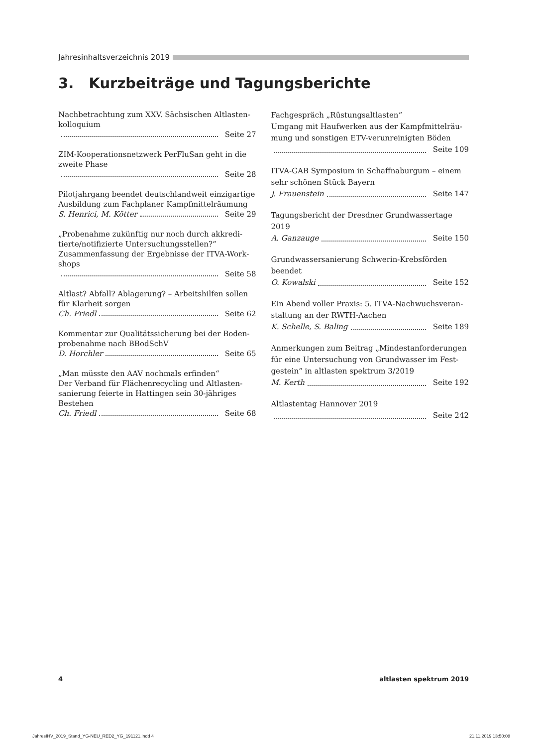Jahresinhaltsverzeichnis 2019
3. Kurzbeiträge und Tagungsberichte
Nachbetrachtung zum XXV. Sächsischen Altlasten­kolloquium
Seite 27
ZIM-Kooperationsnetzwerk PerFluSan geht in die zweite Phase
Seite 28
Pilotjahrgang beendet deutschlandweit einzigartige Ausbildung zum Fachplaner Kampfmittel­räumung
S. Henrici, M. Kötter Seite 29
„Probenahme zukünftig nur noch durch akkredi­tierte/notifizierte Untersuchungsstellen?“ Zusammenfassung der Ergebnisse der ITVA-Work­shops
Seite 58
Altlast? Abfall? Ablagerung? – Arbeitshilfen sollen für Klarheit sorgen
Ch. Friedl Seite 62
Kommentar zur Qualitätssicherung bei der Boden­probenahme nach BBodSchV
D. Horchler Seite 65
„Man müsste den AAV nochmals erfinden“
Der Verband für Flächenrecycling und Altlasten­sanierung feierte in Hattingen sein 30-jähriges Bestehen
Ch. Friedl Seite 68
Fachgespräch „Rüstungsaltlasten“
Umgang mit Haufwerken aus der Kampfmittelräu­mung und sonstigen ETV-verunreinigten Böden
Seite 109
ITVA-GAB Symposium in Schaffnaburgum – einem sehr schönen Stück Bayern
J. Frauenstein Seite 147
Tagungsbericht der Dresdner Grundwasser­tage 2019
A. Ganzauge Seite 150
Grundwassersanierung Schwerin-Krebsförden beendet
O. Kowalski Seite 152
Ein Abend voller Praxis: 5. ITVA-Nachwuchsveran­staltung an der RWTH-Aachen
K. Schelle, S. Baling Seite 189
Anmerkungen zum Beitrag „Mindestanforderungen für eine Untersuchung von Grundwasser im Fest­gestein“ in altlasten spektrum 3/2019
M. Kerth Seite 192
Altlastentag Hannover 2019
Seite 242
4 altlasten spektrum 2019
JahresIHV_2019_Stand_YG-NEU_RED2_YG_191121.indd 4 21.11.2019 13:50:08